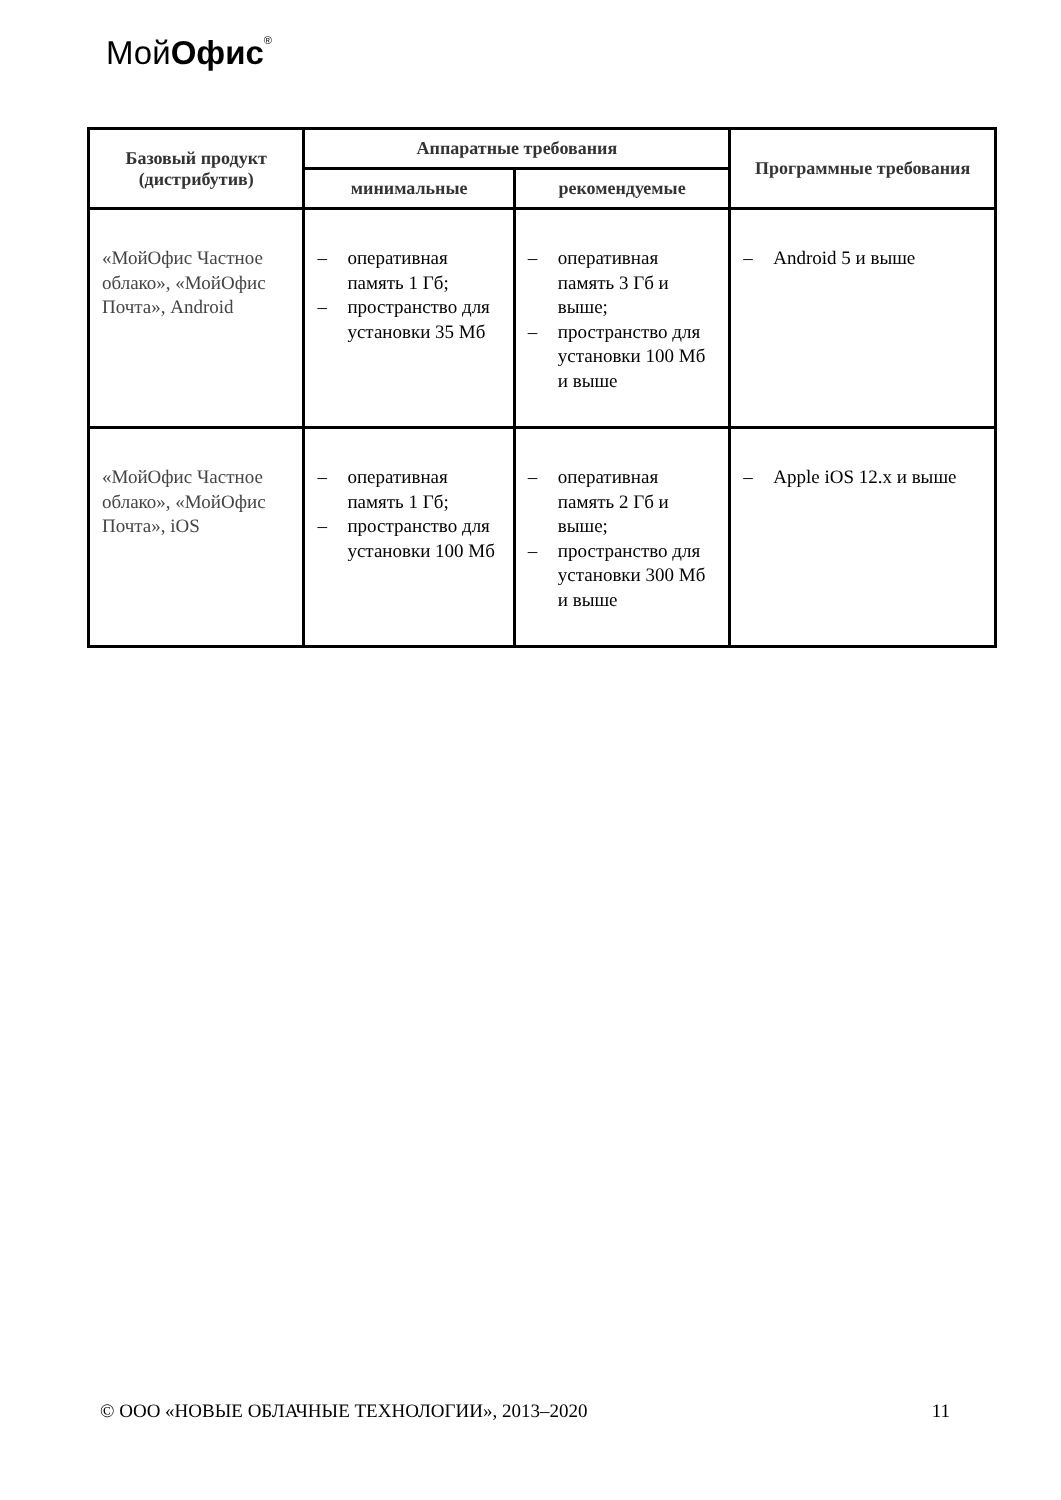МойОфис<sup>®</sup>
| Базовый продукт (дистрибутив) | Аппаратные требования | | Программные требования |
| --- | --- | --- | --- |
| | минимальные | рекомендуемые | |
| «МойОфис Частное облако», «МойОфис Почта», Android | – оперативная память 1 Гб; – пространство для установки 35 Мб | – оперативная память 3 Гб и выше; – пространство для установки 100 Мб и выше | – Android 5 и выше |
| «МойОфис Частное облако», «МойОфис Почта», iOS | – оперативная память 1 Гб; – пространство для установки 100 Мб | – оперативная память 2 Гб и выше; – пространство для установки 300 Мб и выше | – Apple iOS 12.x и выше |
© ООО «НОВЫЕ ОБЛАЧНЫЕ ТЕХНОЛОГИИ», 2013–2020 11